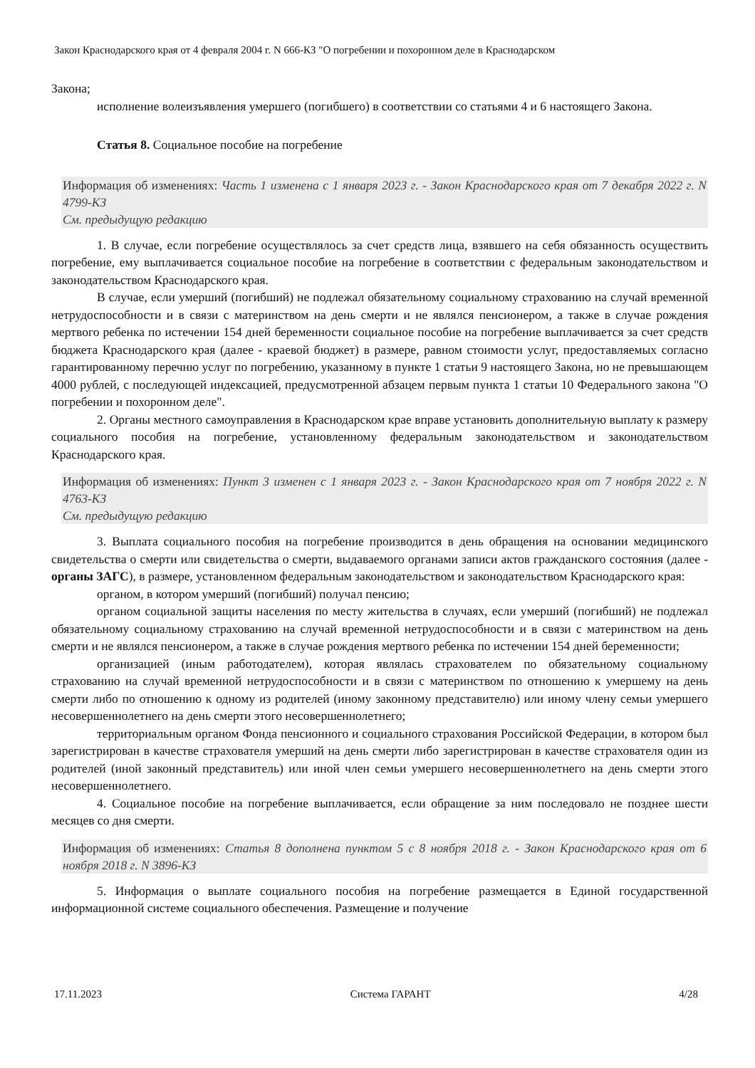Закон Краснодарского края от 4 февраля 2004 г. N 666-КЗ "О погребении и похоронном деле в Краснодарском
Закона;
исполнение волеизъявления умершего (погибшего) в соответствии со статьями 4 и 6 настоящего Закона.
Статья 8. Социальное пособие на погребение
Информация об изменениях: Часть 1 изменена с 1 января 2023 г. - Закон Краснодарского края от 7 декабря 2022 г. N 4799-КЗ
См. предыдущую редакцию
1. В случае, если погребение осуществлялось за счет средств лица, взявшего на себя обязанность осуществить погребение, ему выплачивается социальное пособие на погребение в соответствии с федеральным законодательством и законодательством Краснодарского края.
В случае, если умерший (погибший) не подлежал обязательному социальному страхованию на случай временной нетрудоспособности и в связи с материнством на день смерти и не являлся пенсионером, а также в случае рождения мертвого ребенка по истечении 154 дней беременности социальное пособие на погребение выплачивается за счет средств бюджета Краснодарского края (далее - краевой бюджет) в размере, равном стоимости услуг, предоставляемых согласно гарантированному перечню услуг по погребению, указанному в пункте 1 статьи 9 настоящего Закона, но не превышающем 4000 рублей, с последующей индексацией, предусмотренной абзацем первым пункта 1 статьи 10 Федерального закона "О погребении и похоронном деле".
2. Органы местного самоуправления в Краснодарском крае вправе установить дополнительную выплату к размеру социального пособия на погребение, установленному федеральным законодательством и законодательством Краснодарского края.
Информация об изменениях: Пункт 3 изменен с 1 января 2023 г. - Закон Краснодарского края от 7 ноября 2022 г. N 4763-КЗ
См. предыдущую редакцию
3. Выплата социального пособия на погребение производится в день обращения на основании медицинского свидетельства о смерти или свидетельства о смерти, выдаваемого органами записи актов гражданского состояния (далее - органы ЗАГС), в размере, установленном федеральным законодательством и законодательством Краснодарского края:
органом, в котором умерший (погибший) получал пенсию;
органом социальной защиты населения по месту жительства в случаях, если умерший (погибший) не подлежал обязательному социальному страхованию на случай временной нетрудоспособности и в связи с материнством на день смерти и не являлся пенсионером, а также в случае рождения мертвого ребенка по истечении 154 дней беременности;
организацией (иным работодателем), которая являлась страхователем по обязательному социальному страхованию на случай временной нетрудоспособности и в связи с материнством по отношению к умершему на день смерти либо по отношению к одному из родителей (иному законному представителю) или иному члену семьи умершего несовершеннолетнего на день смерти этого несовершеннолетнего;
территориальным органом Фонда пенсионного и социального страхования Российской Федерации, в котором был зарегистрирован в качестве страхователя умерший на день смерти либо зарегистрирован в качестве страхователя один из родителей (иной законный представитель) или иной член семьи умершего несовершеннолетнего на день смерти этого несовершеннолетнего.
4. Социальное пособие на погребение выплачивается, если обращение за ним последовало не позднее шести месяцев со дня смерти.
Информация об изменениях: Статья 8 дополнена пунктом 5 с 8 ноября 2018 г. - Закон Краснодарского края от 6 ноября 2018 г. N 3896-КЗ
5. Информация о выплате социального пособия на погребение размещается в Единой государственной информационной системе социального обеспечения. Размещение и получение
17.11.2023 Система ГАРАНТ 4/28